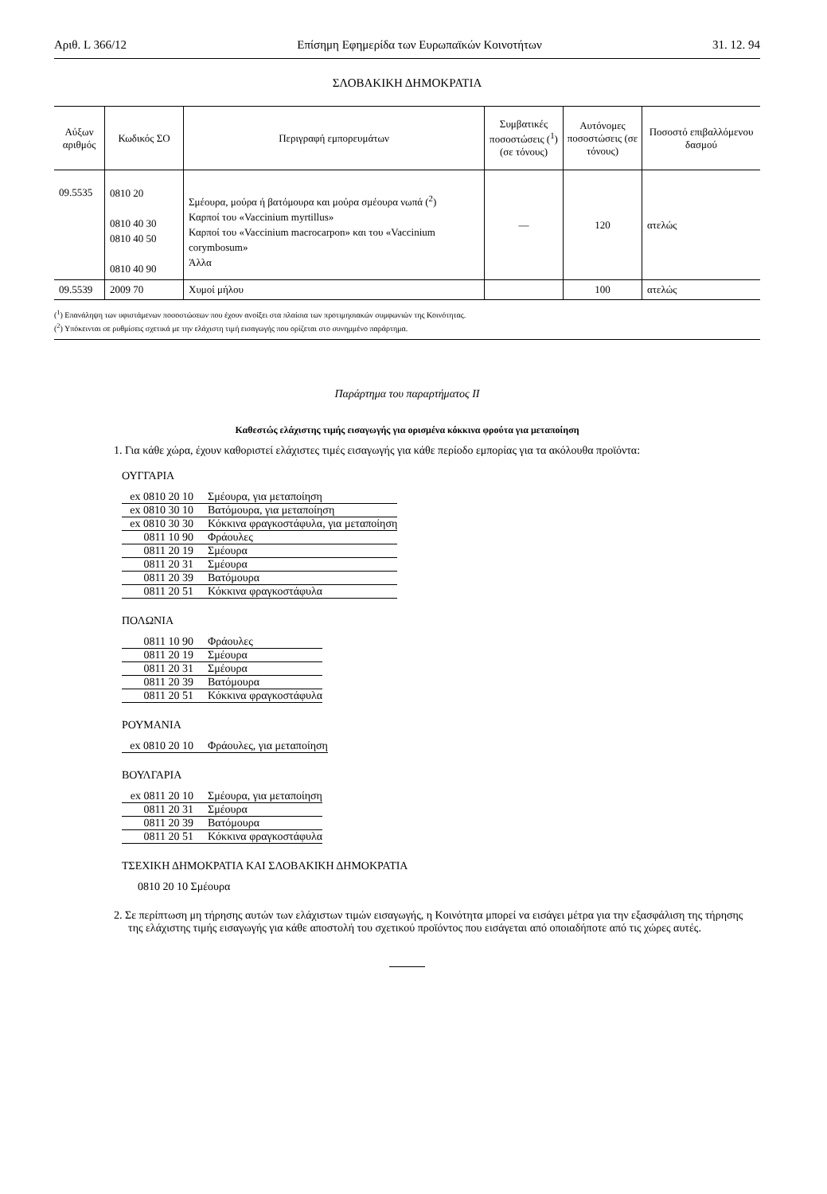Αριθ. L 366/12 Επίσημη Εφημερίδα των Ευρωπαϊκών Κοινοτήτων 31. 12. 94
ΣΛΟΒΑΚΙΚΗ ΔΗΜΟΚΡΑΤΙΑ
| Αύξων αριθμός | Κωδικός ΣΟ | Περιγραφή εμπορευμάτων | Συμβατικές ποσοστώσεις (<sup>1</sup>) (σε τόνους) | Αυτόνομες ποσοστώσεις (σε τόνους) | Ποσοστό επιβαλλόμενου δασμού |
| --- | --- | --- | --- | --- | --- |
| 09.5535 | 0810 20 0810 40 30 0810 40 50 0810 40 90 | Σμέουρα, μούρα ή βατόμουρα και μούρα σμέουρα νωπά (<sup>2</sup>) Καρποί του «Vaccinium myrtillus» Καρποί του «Vaccinium macrocarpon» και του «Vaccinium corymbosum» Άλλα | — | 120 | ατελώς |
| 09.5539 | 2009 70 | Χυμοί μήλου | | 100 | ατελώς |
(<sup>1</sup>) Επανάληψη των υφιστάμενων ποσοστώσεων που έχουν ανοίξει στα πλαίσια των προτιμησιακών συμφωνιών της Κοινότητας.
(<sup>2</sup>) Υπόκεινται σε ρυθμίσεις σχετικά με την ελάχιστη τιμή εισαγωγής που ορίζεται στο συνημμένο παράρτημα.
Παράρτημα του παραρτήματος II
Καθεστώς ελάχιστης τιμής εισαγωγής για ορισμένα κόκκινα φρούτα για μεταποίηση
1. Για κάθε χώρα, έχουν καθοριστεί ελάχιστες τιμές εισαγωγής για κάθε περίοδο εμπορίας για τα ακόλουθα προϊόντα:
ΟΥΓΓΑΡΙΑ
| ex 0810 20 10 | Σμέουρα, για μεταποίηση |
| ex 0810 30 10 | Βατόμουρα, για μεταποίηση |
| ex 0810 30 30 | Κόκκινα φραγκοστάφυλα, για μεταποίηση |
| 0811 10 90 | Φράουλες |
| 0811 20 19 | Σμέουρα |
| 0811 20 31 | Σμέουρα |
| 0811 20 39 | Βατόμουρα |
| 0811 20 51 | Κόκκινα φραγκοστάφυλα |
ΠΟΛΩΝΙΑ
| 0811 10 90 | Φράουλες |
| 0811 20 19 | Σμέουρα |
| 0811 20 31 | Σμέουρα |
| 0811 20 39 | Βατόμουρα |
| 0811 20 51 | Κόκκινα φραγκοστάφυλα |
ΡΟΥΜΑΝΙΑ
| ex 0810 20 10 | Φράουλες, για μεταποίηση |
ΒΟΥΛΓΑΡΙΑ
| ex 0811 20 10 | Σμέουρα, για μεταποίηση |
| 0811 20 31 | Σμέουρα |
| 0811 20 39 | Βατόμουρα |
| 0811 20 51 | Κόκκινα φραγκοστάφυλα |
ΤΣΕΧΙΚΗ ΔΗΜΟΚΡΑΤΙΑ ΚΑΙ ΣΛΟΒΑΚΙΚΗ ΔΗΜΟΚΡΑΤΙΑ
0810 20 10 Σμέουρα
2. Σε περίπτωση μη τήρησης αυτών των ελάχιστων τιμών εισαγωγής, η Κοινότητα μπορεί να εισάγει μέτρα για την εξασφάλιση της τήρησης της ελάχιστης τιμής εισαγωγής για κάθε αποστολή του σχετικού προϊόντος που εισάγεται από οποιαδήποτε από τις χώρες αυτές.